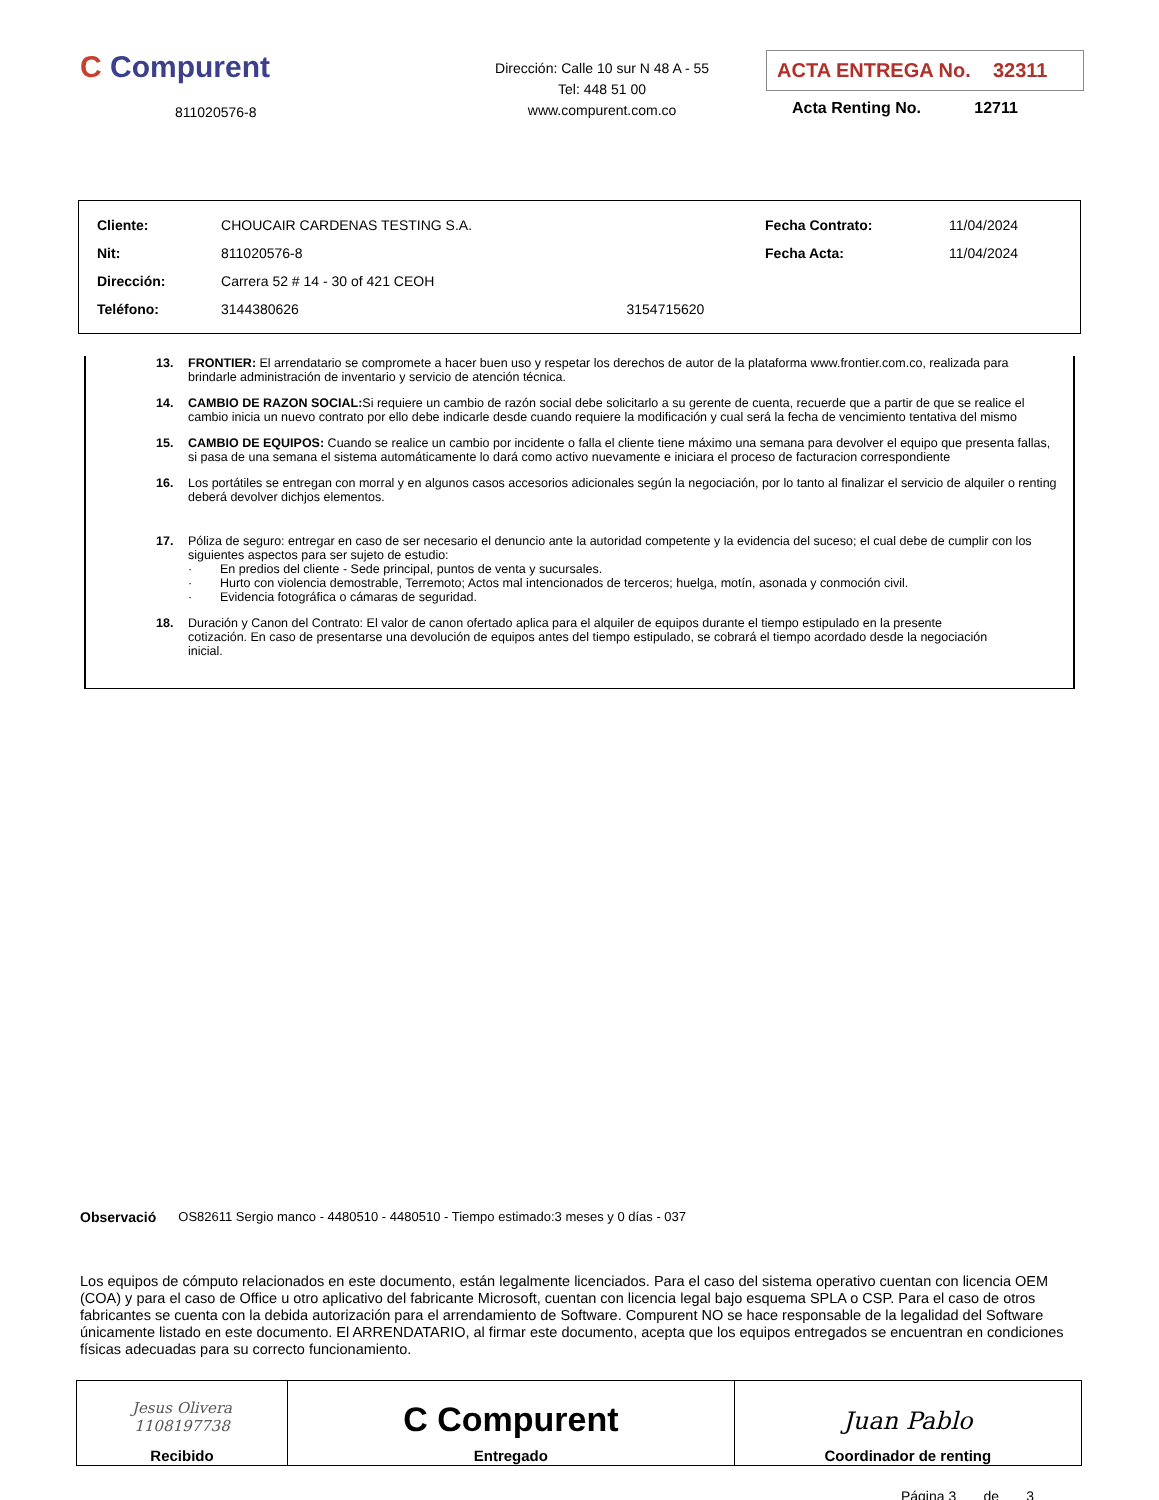C Compurent
811020576-8
Dirección: Calle 10 sur N 48 A - 55
Tel: 448 51 00
www.compurent.com.co
ACTA ENTREGA No. 32311
Acta Renting No. 12711
| Cliente: | CHOUCAIR CARDENAS TESTING S.A. | | Fecha Contrato: | 11/04/2024 |
| Nit: | 811020576-8 | | Fecha Acta: | 11/04/2024 |
| Dirección: | Carrera 52 # 14 - 30 of 421 CEOH | | | |
| Teléfono: | 3144380626 | 3154715620 | | |
13. FRONTIER: El arrendatario se compromete a hacer buen uso y respetar los derechos de autor de la plataforma www.frontier.com.co, realizada para brindarle administración de inventario y servicio de atención técnica.
14. CAMBIO DE RAZON SOCIAL: Si requiere un cambio de razón social debe solicitarlo a su gerente de cuenta, recuerde que a partir de que se realice el cambio inicia un nuevo contrato por ello debe indicarle desde cuando requiere la modificación y cual será la fecha de vencimiento tentativa del mismo
15. CAMBIO DE EQUIPOS: Cuando se realice un cambio por incidente o falla el cliente tiene máximo una semana para devolver el equipo que presenta fallas, si pasa de una semana el sistema automáticamente lo dará como activo nuevamente e iniciara el proceso de facturacion correspondiente
16. Los portátiles se entregan con morral y en algunos casos accesorios adicionales según la negociación, por lo tanto al finalizar el servicio de alquiler o renting deberá devolver dichjos elementos.
17. Póliza de seguro: entregar en caso de ser necesario el denuncio ante la autoridad competente y la evidencia del suceso; el cual debe de cumplir con los siguientes aspectos para ser sujeto de estudio:
· En predios del cliente - Sede principal, puntos de venta y sucursales.
· Hurto con violencia demostrable, Terremoto; Actos mal intencionados de terceros; huelga, motín, asonada y conmoción civil.
· Evidencia fotográfica o cámaras de seguridad.
18. Duración y Canon del Contrato: El valor de canon ofertado aplica para el alquiler de equipos durante el tiempo estipulado en la presente cotización. En caso de presentarse una devolución de equipos antes del tiempo estipulado, se cobrará el tiempo acordado desde la negociación inicial.
Observació OS82611 Sergio manco - 4480510 - 4480510 - Tiempo estimado:3 meses y 0 días - 037
Los equipos de cómputo relacionados en este documento, están legalmente licenciados. Para el caso del sistema operativo cuentan con licencia OEM (COA) y para el caso de Office u otro aplicativo del fabricante Microsoft, cuentan con licencia legal bajo esquema SPLA o CSP. Para el caso de otros fabricantes se cuenta con la debida autorización para el arrendamiento de Software. Compurent NO se hace responsable de la legalidad del Software únicamente listado en este documento. El ARRENDATARIO, al firmar este documento, acepta que los equipos entregados se encuentran en condiciones físicas adecuadas para su correcto funcionamiento.
| Jesus Olivera 1108197738 Recibido | C Compurent Entregado | Juan Pablo Coordinador de renting |
Página 3 de 3